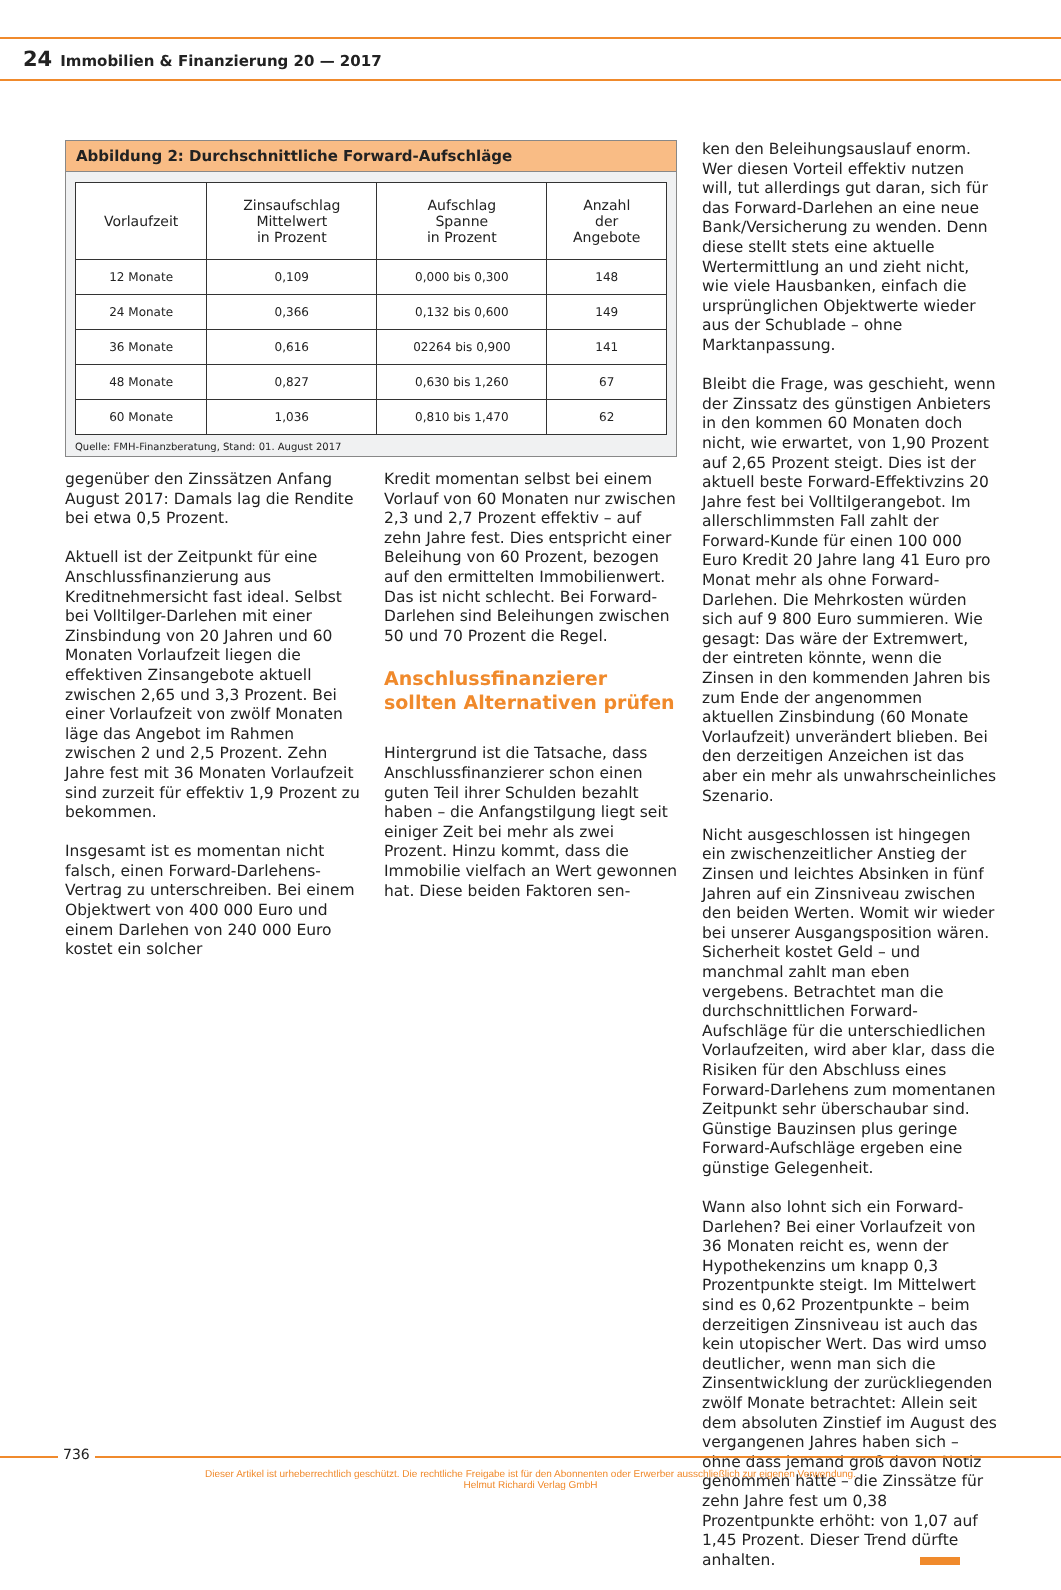24 Immobilien & Finanzierung 20 — 2017
Abbildung 2: Durchschnittliche Forward-Aufschläge
| Vorlaufzeit | Zinsaufschlag Mittelwert in Prozent | Aufschlag Spanne in Prozent | Anzahl der Angebote |
| --- | --- | --- | --- |
| 12 Monate | 0,109 | 0,000 bis 0,300 | 148 |
| 24 Monate | 0,366 | 0,132 bis 0,600 | 149 |
| 36 Monate | 0,616 | 02264 bis 0,900 | 141 |
| 48 Monate | 0,827 | 0,630 bis 1,260 | 67 |
| 60 Monate | 1,036 | 0,810 bis 1,470 | 62 |
Quelle: FMH-Finanzberatung, Stand: 01. August 2017
gegenüber den Zinssätzen Anfang August 2017: Damals lag die Rendite bei etwa 0,5 Prozent.
Aktuell ist der Zeitpunkt für eine Anschlussfinanzierung aus Kreditnehmersicht fast ideal. Selbst bei Volltilger-Darlehen mit einer Zinsbindung von 20 Jahren und 60 Monaten Vorlaufzeit liegen die effektiven Zinsangebote aktuell zwischen 2,65 und 3,3 Prozent. Bei einer Vorlaufzeit von zwölf Monaten läge das Angebot im Rahmen zwischen 2 und 2,5 Prozent. Zehn Jahre fest mit 36 Monaten Vorlaufzeit sind zurzeit für effektiv 1,9 Prozent zu bekommen.
Insgesamt ist es momentan nicht falsch, einen Forward-Darlehens-Vertrag zu unterschreiben. Bei einem Objektwert von 400 000 Euro und einem Darlehen von 240 000 Euro kostet ein solcher
Kredit momentan selbst bei einem Vorlauf von 60 Monaten nur zwischen 2,3 und 2,7 Prozent effektiv – auf zehn Jahre fest. Dies entspricht einer Beleihung von 60 Prozent, bezogen auf den ermittelten Immobilienwert. Das ist nicht schlecht. Bei Forward-Darlehen sind Beleihungen zwischen 50 und 70 Prozent die Regel.
Anschlussfinanzierer sollten Alternativen prüfen
Hintergrund ist die Tatsache, dass Anschlussfinanzierer schon einen guten Teil ihrer Schulden bezahlt haben – die Anfangstilgung liegt seit einiger Zeit bei mehr als zwei Prozent. Hinzu kommt, dass die Immobilie vielfach an Wert gewonnen hat. Diese beiden Faktoren sen-
ken den Beleihungsauslauf enorm. Wer diesen Vorteil effektiv nutzen will, tut allerdings gut daran, sich für das Forward-Darlehen an eine neue Bank/Versicherung zu wenden. Denn diese stellt stets eine aktuelle Wertermittlung an und zieht nicht, wie viele Hausbanken, einfach die ursprünglichen Objektwerte wieder aus der Schublade – ohne Marktanpassung.
Bleibt die Frage, was geschieht, wenn der Zinssatz des günstigen Anbieters in den kommen 60 Monaten doch nicht, wie erwartet, von 1,90 Prozent auf 2,65 Prozent steigt. Dies ist der aktuell beste Forward-Effektivzins 20 Jahre fest bei Volltilgerangebot. Im allerschlimmsten Fall zahlt der Forward-Kunde für einen 100 000 Euro Kredit 20 Jahre lang 41 Euro pro Monat mehr als ohne Forward-Darlehen. Die Mehrkosten würden sich auf 9 800 Euro summieren. Wie gesagt: Das wäre der Extremwert, der eintreten könnte, wenn die Zinsen in den kommenden Jahren bis zum Ende der angenommen aktuellen Zinsbindung (60 Monate Vorlaufzeit) unverändert blieben. Bei den derzeitigen Anzeichen ist das aber ein mehr als unwahrscheinliches Szenario.
Nicht ausgeschlossen ist hingegen ein zwischenzeitlicher Anstieg der Zinsen und leichtes Absinken in fünf Jahren auf ein Zinsniveau zwischen den beiden Werten. Womit wir wieder bei unserer Ausgangsposition wären. Sicherheit kostet Geld – und manchmal zahlt man eben vergebens. Betrachtet man die durchschnittlichen Forward-Aufschläge für die unterschiedlichen Vorlaufzeiten, wird aber klar, dass die Risiken für den Abschluss eines Forward-Darlehens zum momentanen Zeitpunkt sehr überschaubar sind. Günstige Bauzinsen plus geringe Forward-Aufschläge ergeben eine günstige Gelegenheit.
Wann also lohnt sich ein Forward-Darlehen? Bei einer Vorlaufzeit von 36 Monaten reicht es, wenn der Hypothekenzins um knapp 0,3 Prozentpunkte steigt. Im Mittelwert sind es 0,62 Prozentpunkte – beim derzeitigen Zinsniveau ist auch das kein utopischer Wert. Das wird umso deutlicher, wenn man sich die Zinsentwicklung der zurückliegenden zwölf Monate betrachtet: Allein seit dem absoluten Zinstief im August des vergangenen Jahres haben sich – ohne dass jemand groß davon Notiz genommen hätte – die Zinssätze für zehn Jahre fest um 0,38 Prozentpunkte erhöht: von 1,07 auf 1,45 Prozent. Dieser Trend dürfte anhalten.
736
Dieser Artikel ist urheberrechtlich geschützt. Die rechtliche Freigabe ist für den Abonnenten oder Erwerber ausschließlich zur eigenen Verwendung.
Helmut Richardi Verlag GmbH